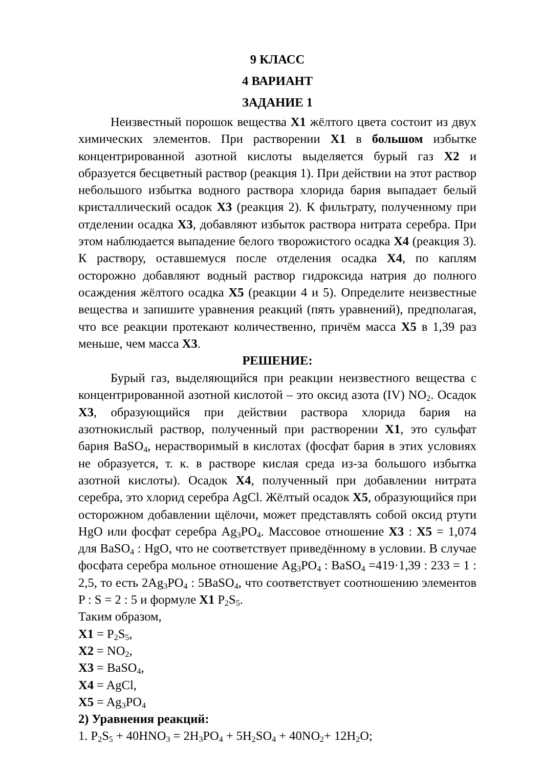9 КЛАСС
4 ВАРИАНТ
ЗАДАНИЕ 1
Неизвестный порошок вещества X1 жёлтого цвета состоит из двух химических элементов. При растворении X1 в большом избытке концентрированной азотной кислоты выделяется бурый газ X2 и образуется бесцветный раствор (реакция 1). При действии на этот раствор небольшого избытка водного раствора хлорида бария выпадает белый кристаллический осадок X3 (реакция 2). К фильтрату, полученному при отделении осадка X3, добавляют избыток раствора нитрата серебра. При этом наблюдается выпадение белого творожистого осадка X4 (реакция 3). К раствору, оставшемуся после отделения осадка X4, по каплям осторожно добавляют водный раствор гидроксида натрия до полного осаждения жёлтого осадка X5 (реакции 4 и 5). Определите неизвестные вещества и запишите уравнения реакций (пять уравнений), предполагая, что все реакции протекают количественно, причём масса X5 в 1,39 раз меньше, чем масса X3.
РЕШЕНИЕ:
Бурый газ, выделяющийся при реакции неизвестного вещества с концентрированной азотной кислотой – это оксид азота (IV) NO<sub>2</sub>. Осадок X3, образующийся при действии раствора хлорида бария на азотнокислый раствор, полученный при растворении X1, это сульфат бария BaSO<sub>4</sub>, нерастворимый в кислотах (фосфат бария в этих условиях не образуется, т. к. в растворе кислая среда из-за большого избытка азотной кислоты). Осадок X4, полученный при добавлении нитрата серебра, это хлорид серебра AgCl. Жёлтый осадок X5, образующийся при осторожном добавлении щёлочи, может представлять собой оксид ртути HgO или фосфат серебра Ag<sub>3</sub>PO<sub>4</sub>. Массовое отношение X3 : X5 = 1,074 для BaSO<sub>4</sub> : HgO, что не соответствует приведённому в условии. В случае фосфата серебра мольное отношение Ag<sub>3</sub>PO<sub>4</sub> : BaSO<sub>4</sub> =419·1,39 : 233 = 1 : 2,5, то есть 2Ag<sub>3</sub>PO<sub>4</sub> : 5BaSO<sub>4</sub>, что соответствует соотношению элементов P : S = 2 : 5 и формуле X1 P<sub>2</sub>S<sub>5</sub>.
Таким образом,
X1 = P<sub>2</sub>S<sub>5</sub>,
X2 = NO<sub>2</sub>,
X3 = BaSO<sub>4</sub>,
X4 = AgCl,
X5 = Ag<sub>3</sub>PO<sub>4</sub>
2) Уравнения реакций:
1. P<sub>2</sub>S<sub>5</sub> + 40HNO<sub>3</sub> = 2H<sub>3</sub>PO<sub>4</sub> + 5H<sub>2</sub>SO<sub>4</sub> + 40NO<sub>2</sub>+ 12H<sub>2</sub>O;